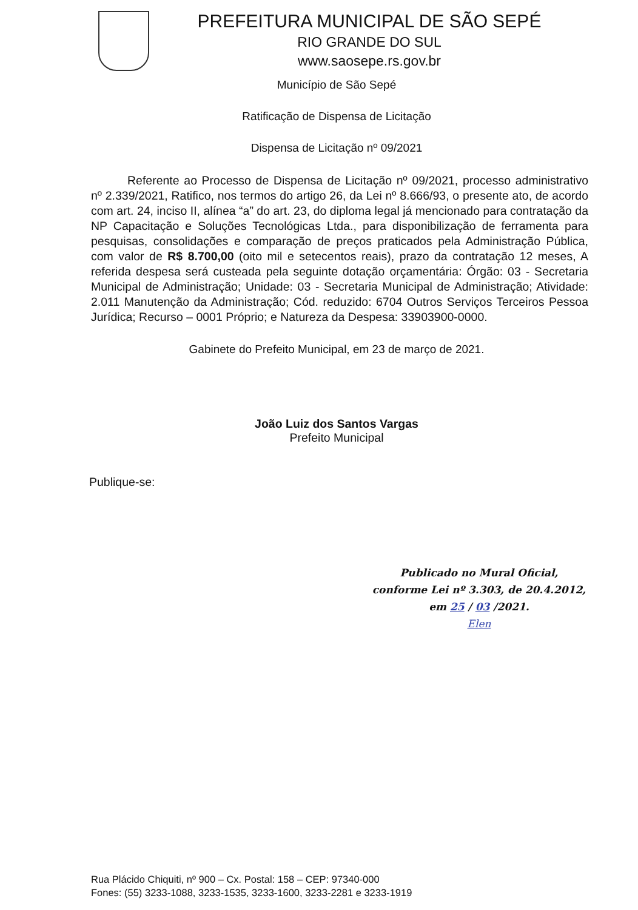PREFEITURA MUNICIPAL DE SÃO SEPÉ
RIO GRANDE DO SUL
www.saosepe.rs.gov.br
Município de São Sepé
Ratificação de Dispensa de Licitação
Dispensa de Licitação nº 09/2021
Referente ao Processo de Dispensa de Licitação nº 09/2021, processo administrativo nº 2.339/2021, Ratifico, nos termos do artigo 26, da Lei nº 8.666/93, o presente ato, de acordo com art. 24, inciso II, alínea “a” do art. 23, do diploma legal já mencionado para contratação da NP Capacitação e Soluções Tecnológicas Ltda., para disponibilização de ferramenta para pesquisas, consolidações e comparação de preços praticados pela Administração Pública, com valor de R$ 8.700,00 (oito mil e setecentos reais), prazo da contratação 12 meses, A referida despesa será custeada pela seguinte dotação orçamentária: Órgão: 03 - Secretaria Municipal de Administração; Unidade: 03 - Secretaria Municipal de Administração; Atividade: 2.011 Manutenção da Administração; Cód. reduzido: 6704 Outros Serviços Terceiros Pessoa Jurídica; Recurso – 0001 Próprio; e Natureza da Despesa: 33903900-0000.
Gabinete do Prefeito Municipal, em 23 de março de 2021.
João Luiz dos Santos Vargas
Prefeito Municipal
Publique-se:
Publicado no Mural Oficial,
conforme Lei nº 3.303, de 20.4.2012,
em 25 / 03 /2021.
Elen
Rua Plácido Chiquiti, nº 900 – Cx. Postal: 158 – CEP: 97340-000
Fones: (55) 3233-1088, 3233-1535, 3233-1600, 3233-2281 e 3233-1919